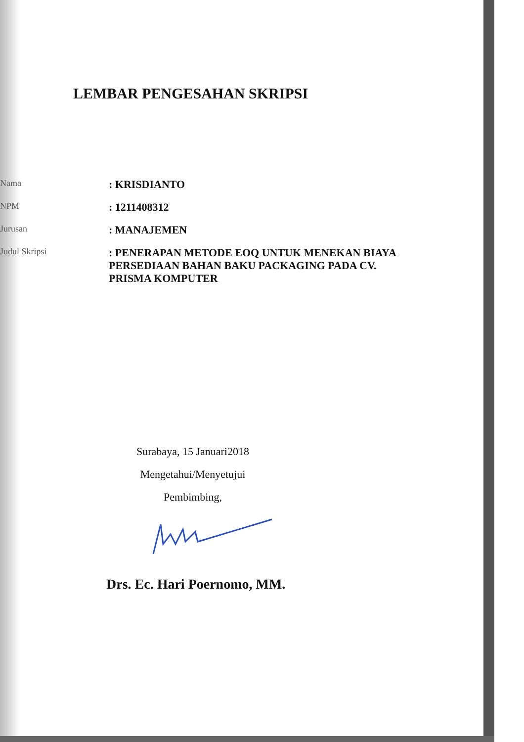LEMBAR PENGESAHAN SKRIPSI
Nama
: KRISDIANTO
NPM
: 1211408312
Jurusan
: MANAJEMEN
Judul Skripsi
: PENERAPAN METODE EOQ UNTUK MENEKAN BIAYA PERSEDIAAN BAHAN BAKU PACKAGING PADA CV. PRISMA KOMPUTER
Surabaya, 15 Januari2018
Mengetahui/Menyetujui
Pembimbing,
Drs. Ec. Hari Poernomo, MM.